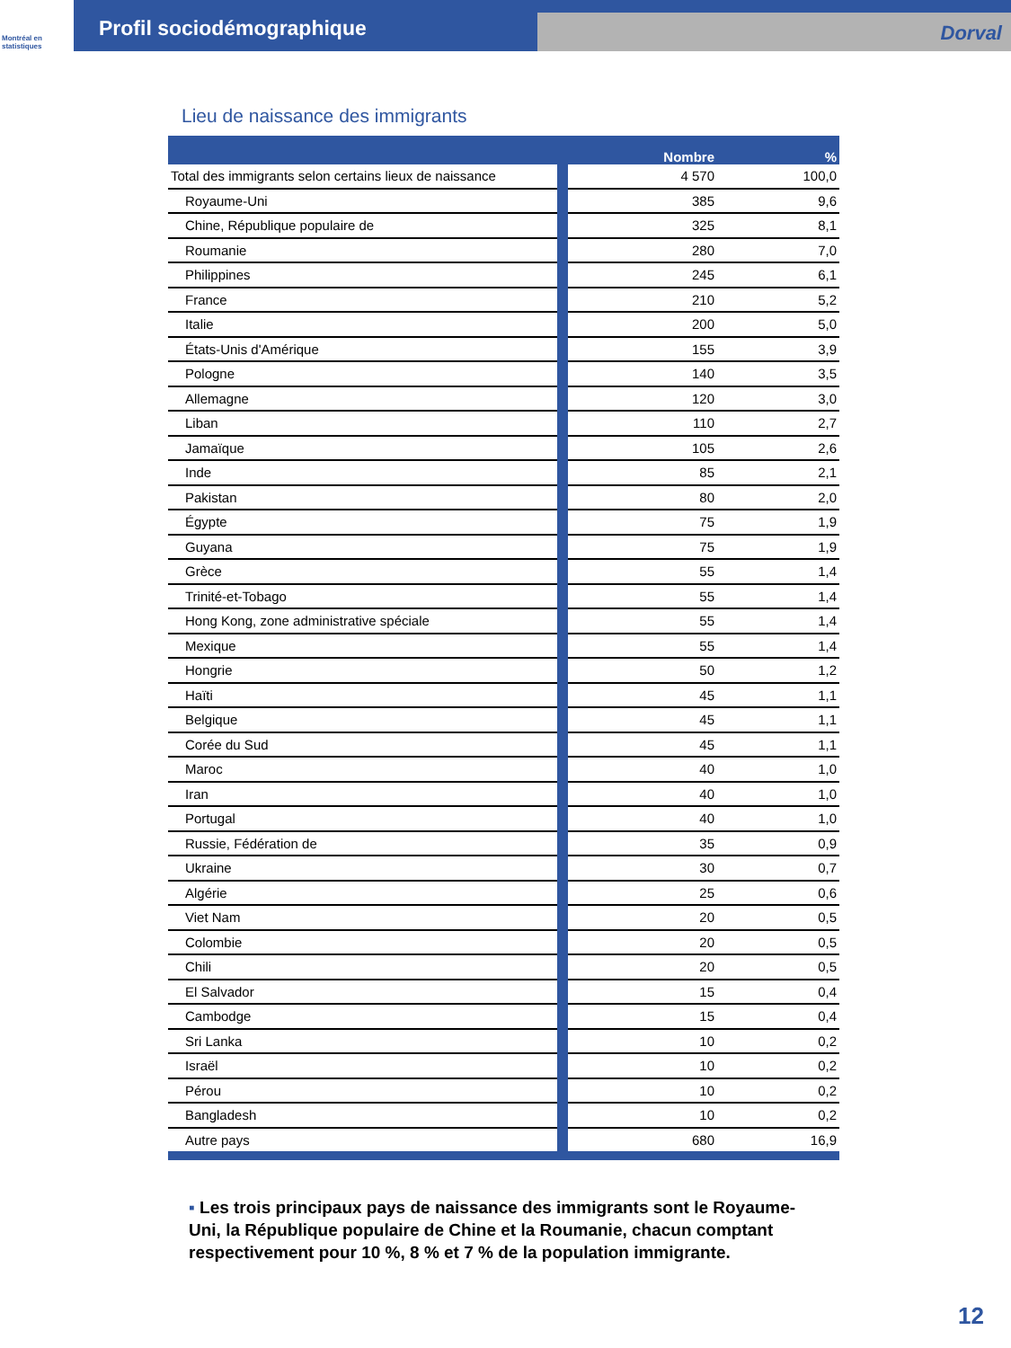Montréal en statistiques
Profil sociodémographique
Dorval
Lieu de naissance des immigrants
| | Nombre | % |
| --- | --- | --- |
| Total des immigrants selon certains lieux de naissance | 4 570 | 100,0 |
| Royaume-Uni | 385 | 9,6 |
| Chine, République populaire de | 325 | 8,1 |
| Roumanie | 280 | 7,0 |
| Philippines | 245 | 6,1 |
| France | 210 | 5,2 |
| Italie | 200 | 5,0 |
| États-Unis d'Amérique | 155 | 3,9 |
| Pologne | 140 | 3,5 |
| Allemagne | 120 | 3,0 |
| Liban | 110 | 2,7 |
| Jamaïque | 105 | 2,6 |
| Inde | 85 | 2,1 |
| Pakistan | 80 | 2,0 |
| Égypte | 75 | 1,9 |
| Guyana | 75 | 1,9 |
| Grèce | 55 | 1,4 |
| Trinité-et-Tobago | 55 | 1,4 |
| Hong Kong, zone administrative spéciale | 55 | 1,4 |
| Mexique | 55 | 1,4 |
| Hongrie | 50 | 1,2 |
| Haïti | 45 | 1,1 |
| Belgique | 45 | 1,1 |
| Corée du Sud | 45 | 1,1 |
| Maroc | 40 | 1,0 |
| Iran | 40 | 1,0 |
| Portugal | 40 | 1,0 |
| Russie, Fédération de | 35 | 0,9 |
| Ukraine | 30 | 0,7 |
| Algérie | 25 | 0,6 |
| Viet Nam | 20 | 0,5 |
| Colombie | 20 | 0,5 |
| Chili | 20 | 0,5 |
| El Salvador | 15 | 0,4 |
| Cambodge | 15 | 0,4 |
| Sri Lanka | 10 | 0,2 |
| Israël | 10 | 0,2 |
| Pérou | 10 | 0,2 |
| Bangladesh | 10 | 0,2 |
| Autre pays | 680 | 16,9 |
▪ Les trois principaux pays de naissance des immigrants sont le Royaume-Uni, la République populaire de Chine et la Roumanie, chacun comptant respectivement pour 10 %, 8 % et 7 % de la population immigrante.
12